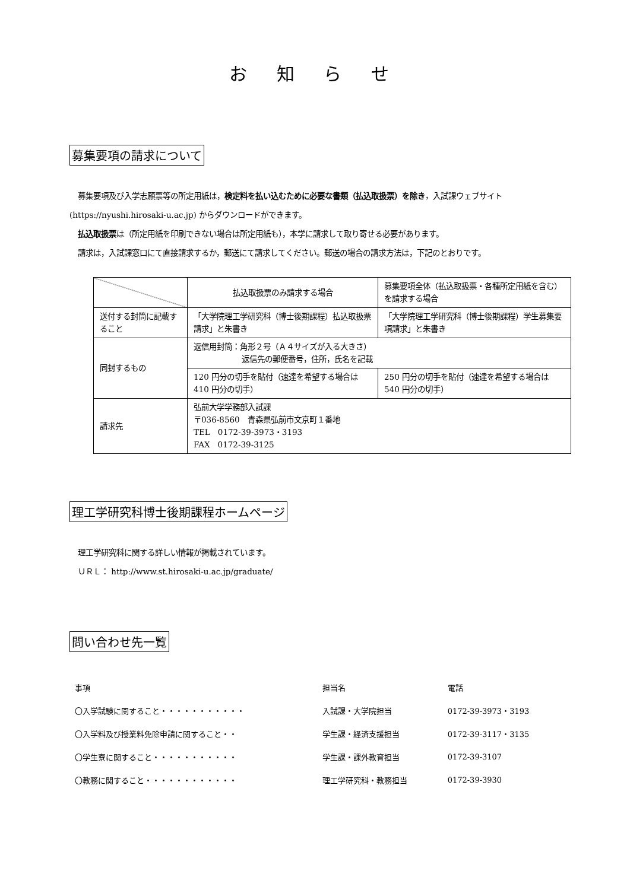お 知 ら せ
募集要項の請求について
募集要項及び入学志願票等の所定用紙は，検定料を払い込むために必要な書類（払込取扱票）を除き，入試課ウェブサイト
(https://nyushi.hirosaki-u.ac.jp) からダウンロードができます。
払込取扱票は（所定用紙を印刷できない場合は所定用紙も），本学に請求して取り寄せる必要があります。
請求は，入試課窓口にて直接請求するか，郵送にて請求してください。郵送の場合の請求方法は，下記のとおりです。
| | 払込取扱票のみ請求する場合 | 募集要項全体（払込取扱票・各種所定用紙を含む）を請求する場合 |
| 送付する封筒に記載すること | 「大学院理工学研究科（博士後期課程）払込取扱票請求」と朱書き | 「大学院理工学研究科（博士後期課程）学生募集要項請求」と朱書き |
| 同封するもの | 返信用封筒：角形２号（Ａ４サイズが入る大きさ） 返信先の郵便番号，住所，氏名を記載 | |
| | 120 円分の切手を貼付（速達を希望する場合は 410 円分の切手） | 250 円分の切手を貼付（速達を希望する場合は 540 円分の切手） |
| 請求先 | 弘前大学学務部入試課 〒036-8560 青森県弘前市文京町１番地 TEL 0172-39-3973・3193 FAX 0172-39-3125 | |
理工学研究科博士後期課程ホームページ
理工学研究科に関する詳しい情報が掲載されています。
ＵＲＬ： http://www.st.hirosaki-u.ac.jp/graduate/
問い合わせ先一覧
| 事項 | 担当名 | 電話 |
| 〇入学試験に関すること・・・・・・・・・・・ | 入試課・大学院担当 | 0172-39-3973・3193 |
| 〇入学料及び授業料免除申請に関すること・・ | 学生課・経済支援担当 | 0172-39-3117・3135 |
| 〇学生寮に関すること・・・・・・・・・・・ | 学生課・課外教育担当 | 0172-39-3107 |
| 〇教務に関すること・・・・・・・・・・・・ | 理工学研究科・教務担当 | 0172-39-3930 |